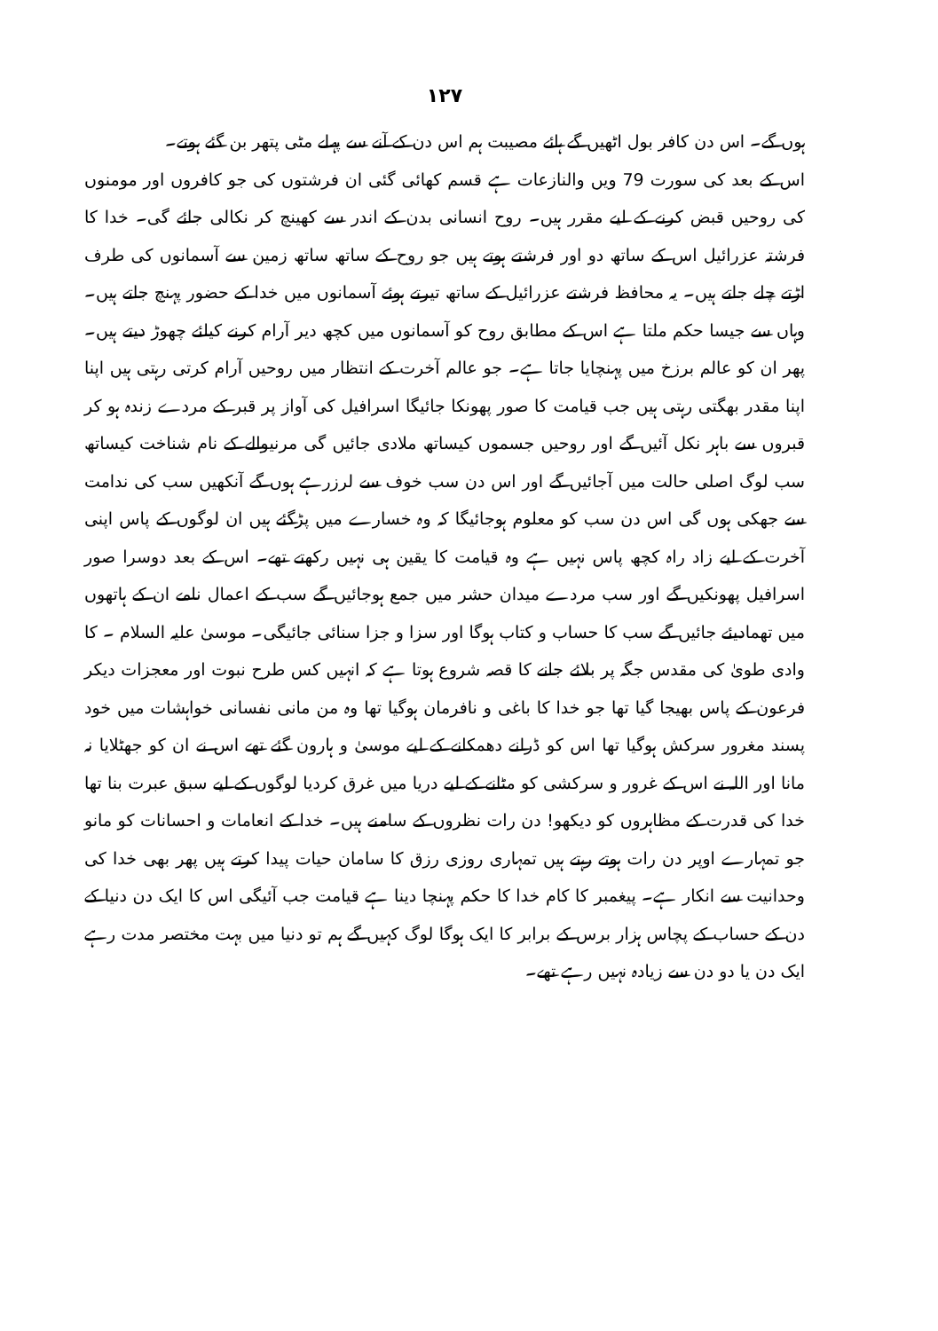۱۲۷
ہوں گے۔ اس دن کافر بول اٹھیں گے ہائے مصیبت ہم اس دن کے آنے سے پہلے مٹی پتھر بن گئے ہوتے۔
اس کے بعد کی سورت 79 ویں والنازعات ہے قسم کھائی گئی ان فرشتوں کی جو کافروں اور مومنوں کی روحیں قبض کرنے کے لیے مقرر ہیں۔ روح انسانی بدن کے اندر سے کھینچ کر نکالی جائے گی۔ خدا کا فرشتہ عزرائیل اس کے ساتھ دو اور فرشتے ہوتے ہیں جو روح کے ساتھ ساتھ زمین سے آسمانوں کی طرف اڑتے چلے جاتے ہیں۔ یہ محافظ فرشتے عزرائیل کے ساتھ تیرتے ہوئے آسمانوں میں خدا کے حضور پہنچ جاتے ہیں۔ وہاں سے جیسا حکم ملتا ہے اس کے مطابق روح کو آسمانوں میں کچھ دیر آرام کرنے کیلئے چھوڑ دیتے ہیں۔ پھر ان کو عالم برزخ میں پہنچایا جاتا ہے۔ جو عالم آخرت کے انتظار میں روحیں آرام کرتی رہتی ہیں اپنا اپنا مقدر بھگتی رہتی ہیں جب قیامت کا صور پھونکا جائیگا اسرافیل کی آواز پر قبر کے مردے زندہ ہو کر قبروں سے باہر نکل آئیں گے اور روحیں جسموں کیساتھ ملادی جائیں گی مرنیوالے کے نام شناخت کیساتھ سب لوگ اصلی حالت میں آجائیں گے اور اس دن سب خوف سے لرزرہے ہوں گے آنکھیں سب کی ندامت سے جھکی ہوں گی اس دن سب کو معلوم ہوجائیگا کہ وہ خسارے میں پڑگئے ہیں ان لوگوں کے پاس اپنی آخرت کے لیے زاد راہ کچھ پاس نہیں ہے وہ قیامت کا یقین ہی نہیں رکھتے تھے۔ اس کے بعد دوسرا صور اسرافیل پھونکیں گے اور سب مردے میدان حشر میں جمع ہوجائیں گے سب کے اعمال نامے ان کے ہاتھوں میں تھمادیئے جائیں گے سب کا حساب و کتاب ہوگا اور سزا و جزا سنائی جائیگی۔ موسیٰ علیہ السلام ۔ کا وادی طویٰ کی مقدس جگہ پر بلائے جانے کا قصہ شروع ہوتا ہے کہ انہیں کس طرح نبوت اور معجزات دیکر فرعون کے پاس بھیجا گیا تھا جو خدا کا باغی و نافرمان ہوگیا تھا وہ من مانی نفسانی خواہشات میں خود پسند مغرور سرکش ہوگیا تھا اس کو ڈرانے دھمکانے کے لیے موسیٰ و ہارون گئے تھے اس نے ان کو جھٹلایا نہ مانا اور اللہ نے اس کے غرور و سرکشی کو مٹانے کے لیے دریا میں غرق کردیا لوگوں کے لیے سبق عبرت بنا تھا خدا کی قدرت کے مظاہروں کو دیکھو! دن رات نظروں کے سامنے ہیں۔ خدا کے انعامات و احسانات کو مانو جو تمہارے اوپر دن رات ہوتے رہتے ہیں تمہاری روزی رزق کا سامان حیات پیدا کرتے ہیں پھر بھی خدا کی وحدانیت سے انکار ہے۔ پیغمبر کا کام خدا کا حکم پہنچا دینا ہے قیامت جب آئیگی اس کا ایک دن دنیا کے دن کے حساب کے پچاس ہزار برس کے برابر کا ایک ہوگا لوگ کہیں گے ہم تو دنیا میں بہت مختصر مدت رہے ایک دن یا دو دن سے زیادہ نہیں رہے تھے۔